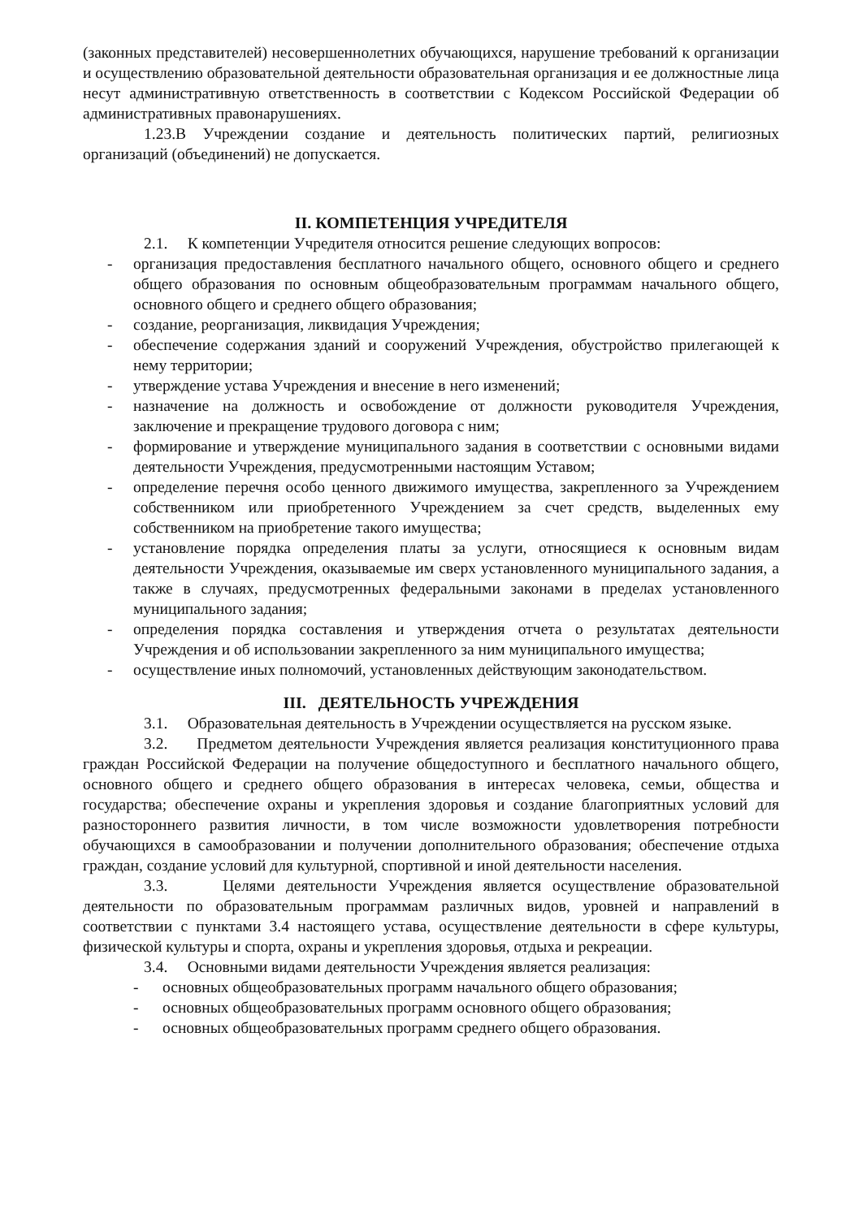(законных представителей) несовершеннолетних обучающихся, нарушение требований к организации и осуществлению образовательной деятельности образовательная организация и ее должностные лица несут административную ответственность в соответствии с Кодексом Российской Федерации об административных правонарушениях.
1.23.В Учреждении создание и деятельность политических партий, религиозных организаций (объединений) не допускается.
II. КОМПЕТЕНЦИЯ УЧРЕДИТЕЛЯ
2.1. К компетенции Учредителя относится решение следующих вопросов:
- организация предоставления бесплатного начального общего, основного общего и среднего общего образования по основным общеобразовательным программам начального общего, основного общего и среднего общего образования;
- создание, реорганизация, ликвидация Учреждения;
- обеспечение содержания зданий и сооружений Учреждения, обустройство прилегающей к нему территории;
- утверждение устава Учреждения и внесение в него изменений;
- назначение на должность и освобождение от должности руководителя Учреждения, заключение и прекращение трудового договора с ним;
- формирование и утверждение муниципального задания в соответствии с основными видами деятельности Учреждения, предусмотренными настоящим Уставом;
- определение перечня особо ценного движимого имущества, закрепленного за Учреждением собственником или приобретенного Учреждением за счет средств, выделенных ему собственником на приобретение такого имущества;
- установление порядка определения платы за услуги, относящиеся к основным видам деятельности Учреждения, оказываемые им сверх установленного муниципального задания, а также в случаях, предусмотренных федеральными законами в пределах установленного муниципального задания;
- определения порядка составления и утверждения отчета о результатах деятельности Учреждения и об использовании закрепленного за ним муниципального имущества;
- осуществление иных полномочий, установленных действующим законодательством.
III. ДЕЯТЕЛЬНОСТЬ УЧРЕЖДЕНИЯ
3.1. Образовательная деятельность в Учреждении осуществляется на русском языке.
3.2. Предметом деятельности Учреждения является реализация конституционного права граждан Российской Федерации на получение общедоступного и бесплатного начального общего, основного общего и среднего общего образования в интересах человека, семьи, общества и государства; обеспечение охраны и укрепления здоровья и создание благоприятных условий для разностороннего развития личности, в том числе возможности удовлетворения потребности обучающихся в самообразовании и получении дополнительного образования; обеспечение отдыха граждан, создание условий для культурной, спортивной и иной деятельности населения.
3.3. Целями деятельности Учреждения является осуществление образовательной деятельности по образовательным программам различных видов, уровней и направлений в соответствии с пунктами 3.4 настоящего устава, осуществление деятельности в сфере культуры, физической культуры и спорта, охраны и укрепления здоровья, отдыха и рекреации.
3.4. Основными видами деятельности Учреждения является реализация:
- основных общеобразовательных программ начального общего образования;
- основных общеобразовательных программ основного общего образования;
- основных общеобразовательных программ среднего общего образования.